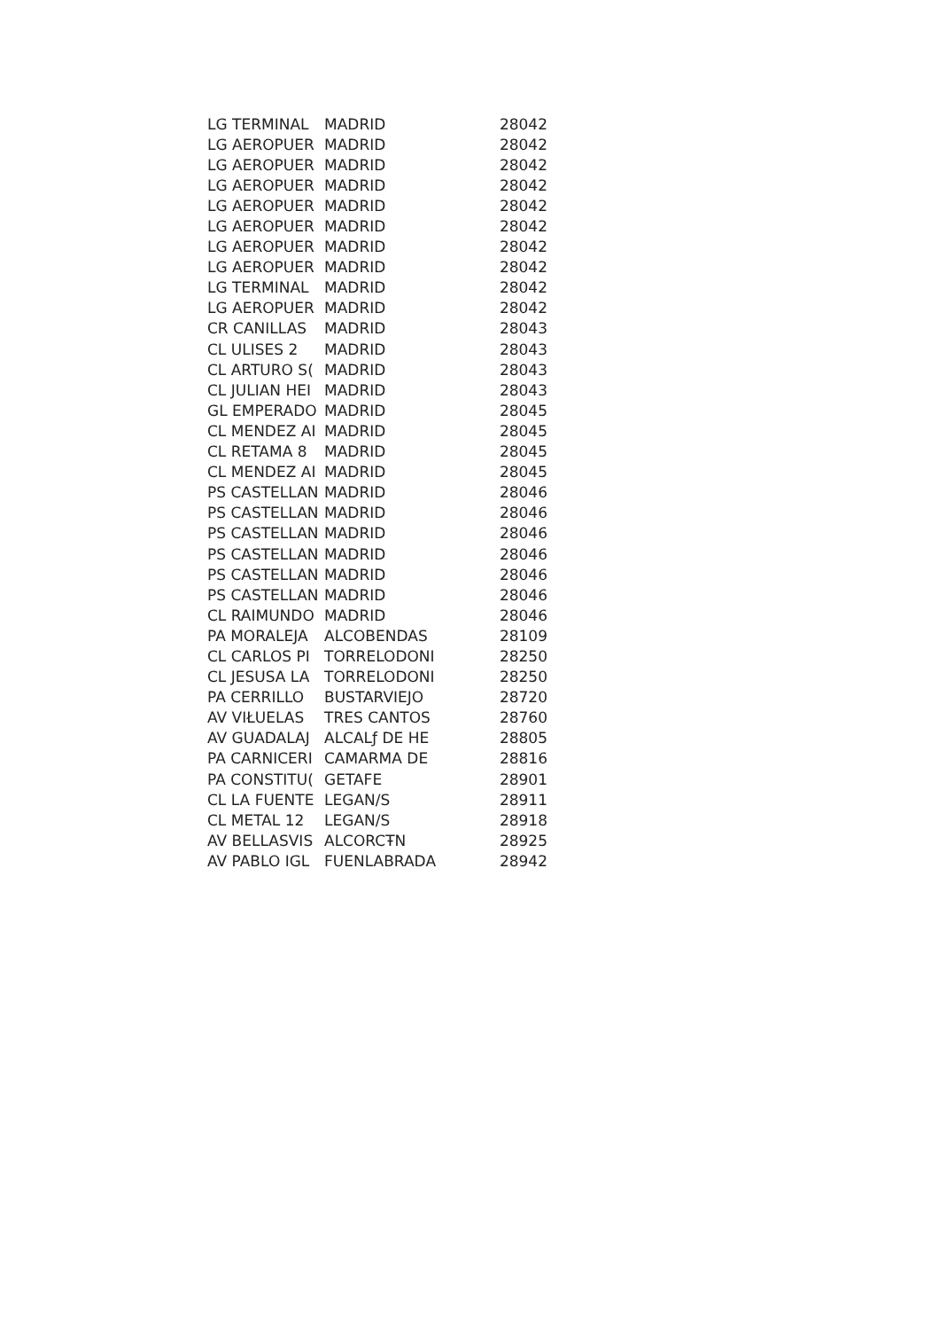| LG TERMINAL | MADRID | 28042 |
| LG AEROPUER | MADRID | 28042 |
| LG AEROPUER | MADRID | 28042 |
| LG AEROPUER | MADRID | 28042 |
| LG AEROPUER | MADRID | 28042 |
| LG AEROPUER | MADRID | 28042 |
| LG AEROPUER | MADRID | 28042 |
| LG AEROPUER | MADRID | 28042 |
| LG TERMINAL | MADRID | 28042 |
| LG AEROPUER | MADRID | 28042 |
| CR CANILLAS | MADRID | 28043 |
| CL ULISES 2 | MADRID | 28043 |
| CL ARTURO S( | MADRID | 28043 |
| CL JULIAN HEI | MADRID | 28043 |
| GL EMPERADO | MADRID | 28045 |
| CL MENDEZ AI | MADRID | 28045 |
| CL RETAMA 8 | MADRID | 28045 |
| CL MENDEZ AI | MADRID | 28045 |
| PS CASTELLAN | MADRID | 28046 |
| PS CASTELLAN | MADRID | 28046 |
| PS CASTELLAN | MADRID | 28046 |
| PS CASTELLAN | MADRID | 28046 |
| PS CASTELLAN | MADRID | 28046 |
| PS CASTELLAN | MADRID | 28046 |
| CL RAIMUNDO | MADRID | 28046 |
| PA MORALEJA | ALCOBENDAS | 28109 |
| CL CARLOS PI | TORRELODONI | 28250 |
| CL JESUSA LA | TORRELODONI | 28250 |
| PA CERRILLO | BUSTARVIEJO | 28720 |
| AV VIŁUELAS | TRES CANTOS | 28760 |
| AV GUADALAJ | ALCALƒ DE HE | 28805 |
| PA CARNICERI | CAMARMA DE | 28816 |
| PA CONSTITU( | GETAFE | 28901 |
| CL LA FUENTE | LEGAN/S | 28911 |
| CL METAL 12 | LEGAN/S | 28918 |
| AV BELLASVIS | ALCORCŦN | 28925 |
| AV PABLO IGL | FUENLABRADA | 28942 |